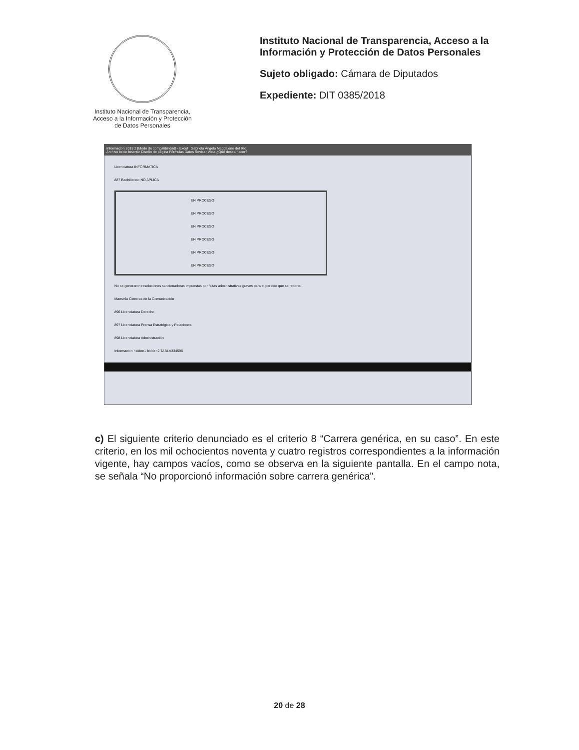Instituto Nacional de Transparencia,
Acceso a la Información y Protección
de Datos Personales
Instituto Nacional de Transparencia, Acceso a la Información y Protección de Datos Personales
Sujeto obligado: Cámara de Diputados
Expediente: DIT 0385/2018
Informacion 2018 2 [Modo de compatibilidad] - Excel Gabriela Ángela Magdaleno del Río
Archivo Inicio Insertar Diseño de página Fórmulas Datos Revisar Vista ¿Qué desea hacer?
Licenciatura INFORMATICA
887 Bachillerato NO APLICA
EN PROCESO
EN PROCESO
EN PROCESO
EN PROCESO
EN PROCESO
EN PROCESO
No se generaron resoluciones sancionadoras impuestas por faltas administrativas graves para el periodo que se reporta...
Maestría Ciencias de la Comunicación
896 Licenciatura Derecho
897 Licenciatura Prensa Estratégica y Relaciones
898 Licenciatura Administración
Informacion hidden1 hidden2 TABLA334596
c) El siguiente criterio denunciado es el criterio 8 “Carrera genérica, en su caso”. En este criterio, en los mil ochocientos noventa y cuatro registros correspondientes a la información vigente, hay campos vacíos, como se observa en la siguiente pantalla. En el campo nota, se señala “No proporcionó información sobre carrera genérica”.
20 de 28